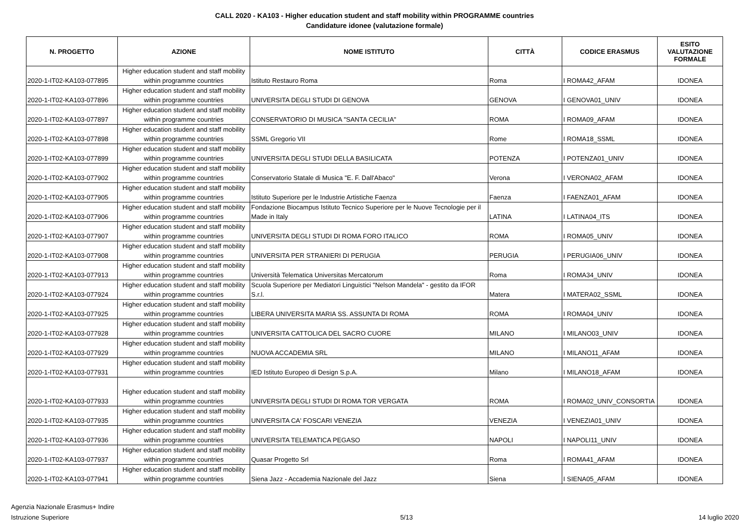CALL 2020 - KA103 - Higher education student and staff mobility within PROGRAMME countries
Candidature idonee (valutazione formale)
| N. PROGETTO | AZIONE | NOME ISTITUTO | CITTÀ | CODICE ERASMUS | ESITO VALUTAZIONE FORMALE |
| --- | --- | --- | --- | --- | --- |
| 2020-1-IT02-KA103-077895 | Higher education student and staff mobility within programme countries | Istituto Restauro Roma | Roma | I ROMA42_AFAM | IDONEA |
| 2020-1-IT02-KA103-077896 | Higher education student and staff mobility within programme countries | UNIVERSITA DEGLI STUDI DI GENOVA | GENOVA | I GENOVA01_UNIV | IDONEA |
| 2020-1-IT02-KA103-077897 | Higher education student and staff mobility within programme countries | CONSERVATORIO DI MUSICA "SANTA CECILIA" | ROMA | I ROMA09_AFAM | IDONEA |
| 2020-1-IT02-KA103-077898 | Higher education student and staff mobility within programme countries | SSML Gregorio VII | Rome | I ROMA18_SSML | IDONEA |
| 2020-1-IT02-KA103-077899 | Higher education student and staff mobility within programme countries | UNIVERSITA DEGLI STUDI DELLA BASILICATA | POTENZA | I POTENZA01_UNIV | IDONEA |
| 2020-1-IT02-KA103-077902 | Higher education student and staff mobility within programme countries | Conservatorio Statale di Musica "E. F. Dall'Abaco" | Verona | I VERONA02_AFAM | IDONEA |
| 2020-1-IT02-KA103-077905 | Higher education student and staff mobility within programme countries | Istituto Superiore per le Industrie Artistiche Faenza | Faenza | I FAENZA01_AFAM | IDONEA |
| 2020-1-IT02-KA103-077906 | Higher education student and staff mobility within programme countries | Fondazione Biocampus Istituto Tecnico Superiore per le Nuove Tecnologie per il Made in Italy | LATINA | I LATINA04_ITS | IDONEA |
| 2020-1-IT02-KA103-077907 | Higher education student and staff mobility within programme countries | UNIVERSITA DEGLI STUDI DI ROMA FORO ITALICO | ROMA | I ROMA05_UNIV | IDONEA |
| 2020-1-IT02-KA103-077908 | Higher education student and staff mobility within programme countries | UNIVERSITA PER STRANIERI DI PERUGIA | PERUGIA | I PERUGIA06_UNIV | IDONEA |
| 2020-1-IT02-KA103-077913 | Higher education student and staff mobility within programme countries | Università Telematica Universitas Mercatorum | Roma | I ROMA34_UNIV | IDONEA |
| 2020-1-IT02-KA103-077924 | Higher education student and staff mobility within programme countries | Scuola Superiore per Mediatori Linguistici "Nelson Mandela" - gestito da IFOR S.r.l. | Matera | I MATERA02_SSML | IDONEA |
| 2020-1-IT02-KA103-077925 | Higher education student and staff mobility within programme countries | LIBERA UNIVERSITA MARIA SS. ASSUNTA DI ROMA | ROMA | I ROMA04_UNIV | IDONEA |
| 2020-1-IT02-KA103-077928 | Higher education student and staff mobility within programme countries | UNIVERSITA CATTOLICA DEL SACRO CUORE | MILANO | I MILANO03_UNIV | IDONEA |
| 2020-1-IT02-KA103-077929 | Higher education student and staff mobility within programme countries | NUOVA ACCADEMIA SRL | MILANO | I MILANO11_AFAM | IDONEA |
| 2020-1-IT02-KA103-077931 | Higher education student and staff mobility within programme countries | IED Istituto Europeo di Design S.p.A. | Milano | I MILANO18_AFAM | IDONEA |
| 2020-1-IT02-KA103-077933 | Higher education student and staff mobility within programme countries | UNIVERSITA DEGLI STUDI DI ROMA TOR VERGATA | ROMA | I ROMA02_UNIV_CONSORTIA | IDONEA |
| 2020-1-IT02-KA103-077935 | Higher education student and staff mobility within programme countries | UNIVERSITA CA' FOSCARI VENEZIA | VENEZIA | I VENEZIA01_UNIV | IDONEA |
| 2020-1-IT02-KA103-077936 | Higher education student and staff mobility within programme countries | UNIVERSITA TELEMATICA PEGASO | NAPOLI | I NAPOLI11_UNIV | IDONEA |
| 2020-1-IT02-KA103-077937 | Higher education student and staff mobility within programme countries | Quasar Progetto Srl | Roma | I ROMA41_AFAM | IDONEA |
| 2020-1-IT02-KA103-077941 | Higher education student and staff mobility within programme countries | Siena Jazz - Accademia Nazionale del Jazz | Siena | I SIENA05_AFAM | IDONEA |
Agenzia Nazionale Erasmus+ Indire
Istruzione Superiore
5/13
14 luglio 2020